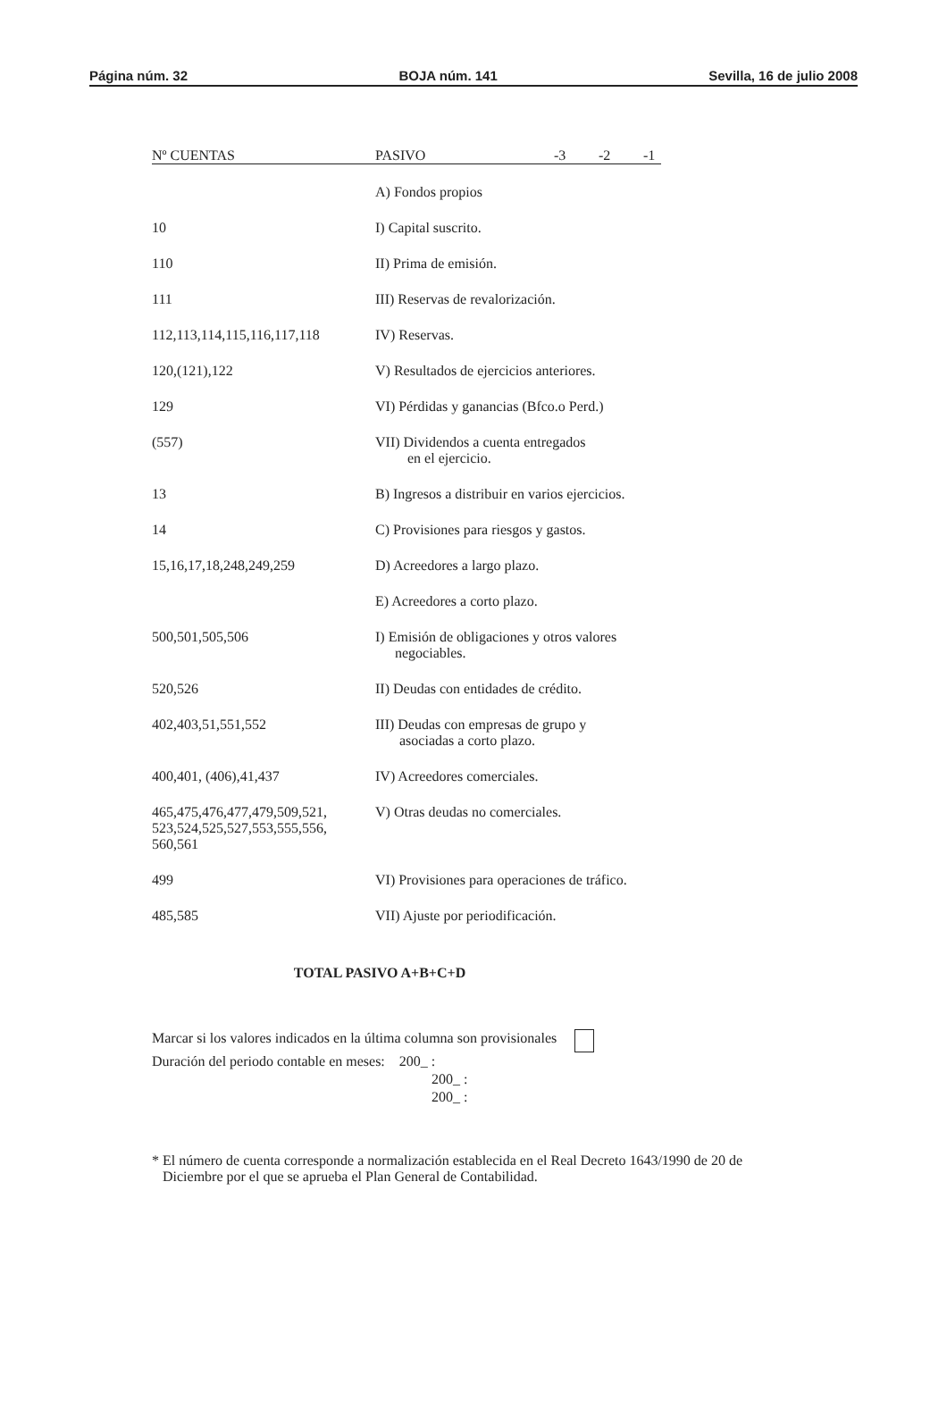Página núm. 32 BOJA núm. 141 Sevilla, 16 de julio 2008
| Nº CUENTAS | PASIVO | -3 | -2 | -1 |
| --- | --- | --- | --- | --- |
| | A) Fondos propios | | | |
| 10 | I) Capital suscrito. | | | |
| 110 | II) Prima de emisión. | | | |
| 111 | III) Reservas de revalorización. | | | |
| 112,113,114,115,116,117,118 | IV) Reservas. | | | |
| 120,(121),122 | V) Resultados de ejercicios anteriores. | | | |
| 129 | VI) Pérdidas y ganancias (Bfco.o Perd.) | | | |
| (557) | VII) Dividendos a cuenta entregados en el ejercicio. | | | |
| 13 | B) Ingresos a distribuir en varios ejercicios. | | | |
| 14 | C) Provisiones para riesgos y gastos. | | | |
| 15,16,17,18,248,249,259 | D) Acreedores a largo plazo. | | | |
| | E) Acreedores a corto plazo. | | | |
| 500,501,505,506 | I) Emisión de obligaciones y otros valores negociables. | | | |
| 520,526 | II) Deudas con entidades de crédito. | | | |
| 402,403,51,551,552 | III) Deudas con empresas de grupo y asociadas a corto plazo. | | | |
| 400,401, (406),41,437 | IV) Acreedores comerciales. | | | |
| 465,475,476,477,479,509,521, 523,524,525,527,553,555,556, 560,561 | V) Otras deudas no comerciales. | | | |
| 499 | VI) Provisiones para operaciones de tráfico. | | | |
| 485,585 | VII) Ajuste por periodificación. | | | |
TOTAL PASIVO A+B+C+D
Marcar si los valores indicados en la última columna son provisionales
Duración del periodo contable en meses: 200_ :
200_ :
200_ :
* El número de cuenta corresponde a normalización establecida en el Real Decreto 1643/1990 de 20 de
Diciembre por el que se aprueba el Plan General de Contabilidad.